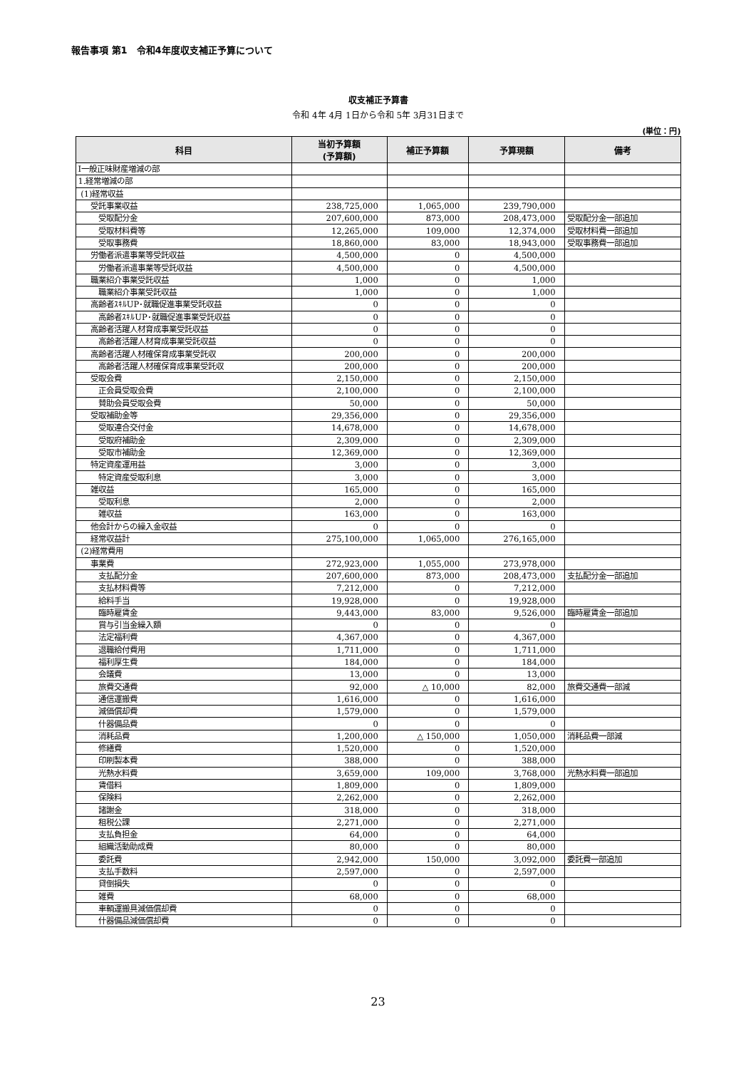報告事項 第1　令和4年度収支補正予算について
収支補正予算書
令和 4年 4月 1日から令和 5年 3月31日まで
(単位：円)
| 科目 | 当初予算額 (予算額) | 補正予算額 | 予算現額 | 備考 |
| --- | --- | --- | --- | --- |
| Ⅰ一般正味財産増減の部 | | | | |
| 1.経常増減の部 | | | | |
| (1)経常収益 | | | | |
| 受託事業収益 | 238,725,000 | 1,065,000 | 239,790,000 | |
| 受取配分金 | 207,600,000 | 873,000 | 208,473,000 | 受取配分金一部追加 |
| 受取材料費等 | 12,265,000 | 109,000 | 12,374,000 | 受取材料費一部追加 |
| 受取事務費 | 18,860,000 | 83,000 | 18,943,000 | 受取事務費一部追加 |
| 労働者派遣事業等受託収益 | 4,500,000 | 0 | 4,500,000 | |
| 労働者派遣事業等受託収益 | 4,500,000 | 0 | 4,500,000 | |
| 職業紹介事業受託収益 | 1,000 | 0 | 1,000 | |
| 職業紹介事業受託収益 | 1,000 | 0 | 1,000 | |
| 高齢者ｽｷﾙUP･就職促進事業受託収益 | 0 | 0 | 0 | |
| 高齢者ｽｷﾙUP･就職促進事業受託収益 | 0 | 0 | 0 | |
| 高齢者活躍人材育成事業受託収益 | 0 | 0 | 0 | |
| 高齢者活躍人材育成事業受託収益 | 0 | 0 | 0 | |
| 高齢者活躍人材確保育成事業受託収 | 200,000 | 0 | 200,000 | |
| 高齢者活躍人材確保育成事業受託収 | 200,000 | 0 | 200,000 | |
| 受取会費 | 2,150,000 | 0 | 2,150,000 | |
| 正会員受取会費 | 2,100,000 | 0 | 2,100,000 | |
| 賛助会員受取会費 | 50,000 | 0 | 50,000 | |
| 受取補助金等 | 29,356,000 | 0 | 29,356,000 | |
| 受取連合交付金 | 14,678,000 | 0 | 14,678,000 | |
| 受取府補助金 | 2,309,000 | 0 | 2,309,000 | |
| 受取市補助金 | 12,369,000 | 0 | 12,369,000 | |
| 特定資産運用益 | 3,000 | 0 | 3,000 | |
| 特定資産受取利息 | 3,000 | 0 | 3,000 | |
| 雑収益 | 165,000 | 0 | 165,000 | |
| 受取利息 | 2,000 | 0 | 2,000 | |
| 雑収益 | 163,000 | 0 | 163,000 | |
| 他会計からの繰入金収益 | 0 | 0 | 0 | |
| 経常収益計 | 275,100,000 | 1,065,000 | 276,165,000 | |
| (2)経常費用 | | | | |
| 事業費 | 272,923,000 | 1,055,000 | 273,978,000 | |
| 支払配分金 | 207,600,000 | 873,000 | 208,473,000 | 支払配分金一部追加 |
| 支払材料費等 | 7,212,000 | 0 | 7,212,000 | |
| 給料手当 | 19,928,000 | 0 | 19,928,000 | |
| 臨時雇賃金 | 9,443,000 | 83,000 | 9,526,000 | 臨時雇賃金一部追加 |
| 賞与引当金繰入額 | 0 | 0 | 0 | |
| 法定福利費 | 4,367,000 | 0 | 4,367,000 | |
| 退職給付費用 | 1,711,000 | 0 | 1,711,000 | |
| 福利厚生費 | 184,000 | 0 | 184,000 | |
| 会議費 | 13,000 | 0 | 13,000 | |
| 旅費交通費 | 92,000 | △ 10,000 | 82,000 | 旅費交通費一部減 |
| 通信運搬費 | 1,616,000 | 0 | 1,616,000 | |
| 減価償却費 | 1,579,000 | 0 | 1,579,000 | |
| 什器備品費 | 0 | 0 | 0 | |
| 消耗品費 | 1,200,000 | △ 150,000 | 1,050,000 | 消耗品費一部減 |
| 修繕費 | 1,520,000 | 0 | 1,520,000 | |
| 印刷製本費 | 388,000 | 0 | 388,000 | |
| 光熱水料費 | 3,659,000 | 109,000 | 3,768,000 | 光熱水料費一部追加 |
| 賃借料 | 1,809,000 | 0 | 1,809,000 | |
| 保険料 | 2,262,000 | 0 | 2,262,000 | |
| 諸謝金 | 318,000 | 0 | 318,000 | |
| 租税公課 | 2,271,000 | 0 | 2,271,000 | |
| 支払負担金 | 64,000 | 0 | 64,000 | |
| 組織活動助成費 | 80,000 | 0 | 80,000 | |
| 委託費 | 2,942,000 | 150,000 | 3,092,000 | 委託費一部追加 |
| 支払手数料 | 2,597,000 | 0 | 2,597,000 | |
| 貸倒損失 | 0 | 0 | 0 | |
| 雑費 | 68,000 | 0 | 68,000 | |
| 車輌運搬具減価償却費 | 0 | 0 | 0 | |
| 什器備品減価償却費 | 0 | 0 | 0 | |
23